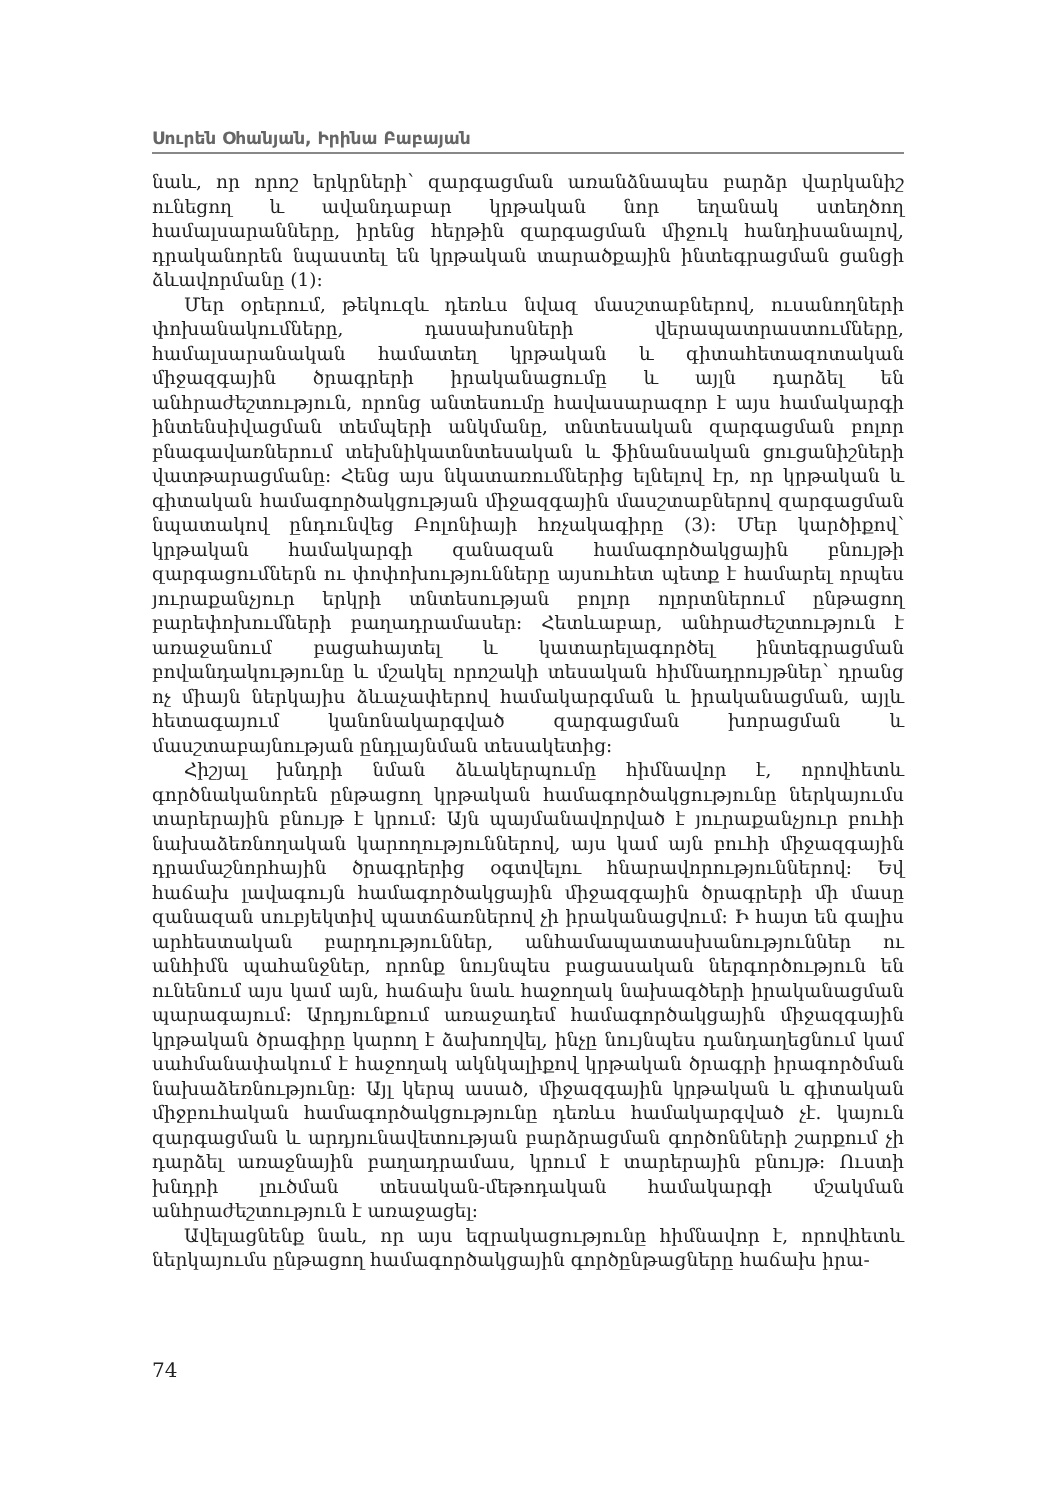Սուրեն Օհանյան, Իրինա Բաբայան
նաև, որ որոշ երկրների՝ զարգացման առանձնապես բարձր վարկանիշ ունեցող և ավանդաբար կրթական նոր եղանակ ստեղծող համալսարանները, իրենց հերթին զարգացման միջուկ հանդիսանալով, դրականորեն նպաստել են կրթական տարածքային ինտեգրացման ցանցի ձևավորմանը (1):
Մեր օրերում, թեկուզև դեռևս նվազ մասշտաբներով, ուսանողների փոխանակումները, դասախոսների վերապատրաստումները, համալսարանական համատեղ կրթական և գիտահետազոտական միջազգային ծրագրերի իրականացումը և այլն դարձել են անհրաժեշտություն, որոնց անտեսումը հավասարազոր է այս համակարգի ինտենսիվացման տեմպերի անկմանը, տնտեսական զարգացման բոլոր բնագավառներում տեխնիկատնտեսական և ֆինանսական ցուցանիշների վատթարացմանը: Հենց այս նկատառումներից ելնելով էր, որ կրթական և գիտական համագործակցության միջազգային մասշտաբներով զարգացման նպատակով ընդունվեց Բոլոնիայի հռչակագիրը (3): Մեր կարծիքով՝ կրթական համակարգի զանազան համագործակցային բնույթի զարգացումներն ու փոփոխությունները այսուհետ պետք է համարել որպես յուրաքանչյուր երկրի տնտեսության բոլոր ոլորտներում ընթացող բարեփոխումների բաղադրամասեր: Հետևաբար, անհրաժեշտություն է առաջանում բացահայտել և կատարելագործել ինտեգրացման բովանդակությունը և մշակել որոշակի տեսական հիմնադրույթներ՝ դրանց ոչ միայն ներկայիս ձևաչափերով համակարգման և իրականացման, այլև հետագայում կանոնակարգված զարգացման խորացման և մասշտաբայնության ընդլայնման տեսակետից:
Հիշյալ խնդրի նման ձևակերպումը հիմնավոր է, որովհետև գործնականորեն ընթացող կրթական համագործակցությունը ներկայումս տարերային բնույթ է կրում: Այն պայմանավորված է յուրաքանչյուր բուհի նախաձեռնողական կարողություններով, այս կամ այն բուհի միջազգային դրամաշնորհային ծրագրերից օգտվելու հնարավորություններով: Եվ հաճախ լավագույն համագործակցային միջազգային ծրագրերի մի մասը զանազան սուբյեկտիվ պատճառներով չի իրականացվում: Ի հայտ են գալիս արհեստական բարդություններ, անհամապատասխանություններ ու անհիմն պահանջներ, որոնք նույնպես բացասական ներգործություն են ունենում այս կամ այն, հաճախ նաև հաջողակ նախագծերի իրականացման պարագայում: Արդյունքում առաջադեմ համագործակցային միջազգային կրթական ծրագիրը կարող է ձախողվել, ինչը նույնպես դանդաղեցնում կամ սահմանափակում է հաջողակ ակնկալիքով կրթական ծրագրի իրագործման նախաձեռնությունը: Այլ կերպ ասած, միջազգային կրթական և գիտական միջբուհական համագործակցությունը դեռևս համակարգված չէ. կայուն զարգացման և արդյունավետության բարձրացման գործոնների շարքում չի դարձել առաջնային բաղադրամաս, կրում է տարերային բնույթ: Ուստի խնդրի լուծման տեսական-մեթոդական համակարգի մշակման անհրաժեշտություն է առաջացել:
Ավելացնենք նաև, որ այս եզրակացությունը հիմնավոր է, որովհետև ներկայումս ընթացող համագործակցային գործընթացները հաճախ իրա-
74